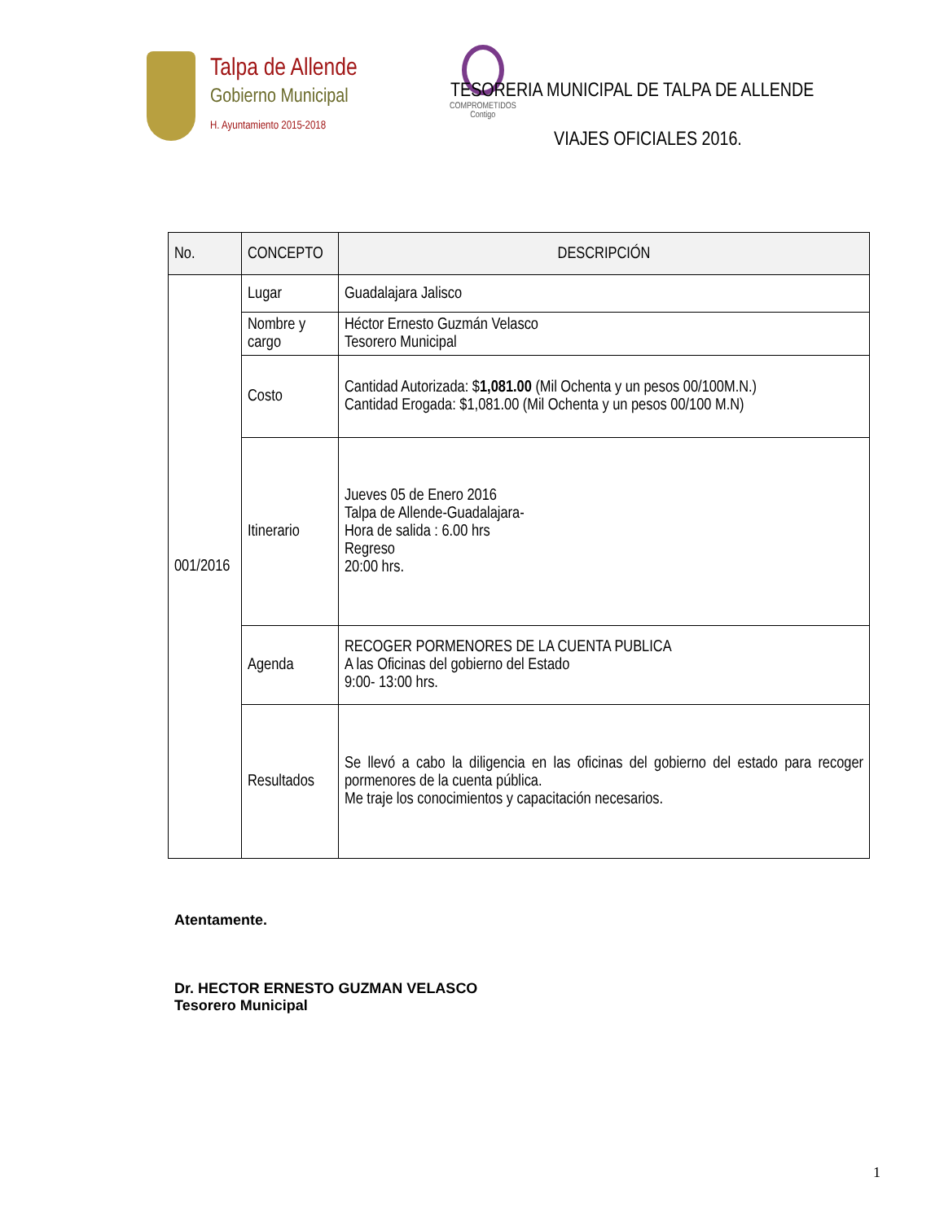Talpa de Allende
Gobierno Municipal
H. Ayuntamiento 2015-2018
COMPROMETIDOS
Contigo
TESORERIA MUNICIPAL DE TALPA DE ALLENDE
VIAJES OFICIALES 2016.
| No. | CONCEPTO | DESCRIPCIÓN |
| --- | --- | --- |
| 001/2016 | Lugar | Guadalajara Jalisco |
| | Nombre y cargo | Héctor Ernesto Guzmán Velasco Tesorero Municipal |
| | Costo | Cantidad Autorizada: $ 1,081.00 (Mil Ochenta y un pesos 00/100M.N.) Cantidad Erogada: $1,081.00 (Mil Ochenta y un pesos 00/100 M.N) |
| | Itinerario | Jueves 05 de Enero 2016 Talpa de Allende-Guadalajara- Hora de salida : 6.00 hrs Regreso 20:00 hrs. |
| | Agenda | RECOGER PORMENORES DE LA CUENTA PUBLICA A las Oficinas del gobierno del Estado 9:00- 13:00 hrs. |
| | Resultados | Se llevó a cabo la diligencia en las oficinas del gobierno del estado para recoger pormenores de la cuenta pública. Me traje los conocimientos y capacitación necesarios. |
Atentamente.
Dr. HECTOR ERNESTO GUZMAN VELASCO
Tesorero Municipal
1